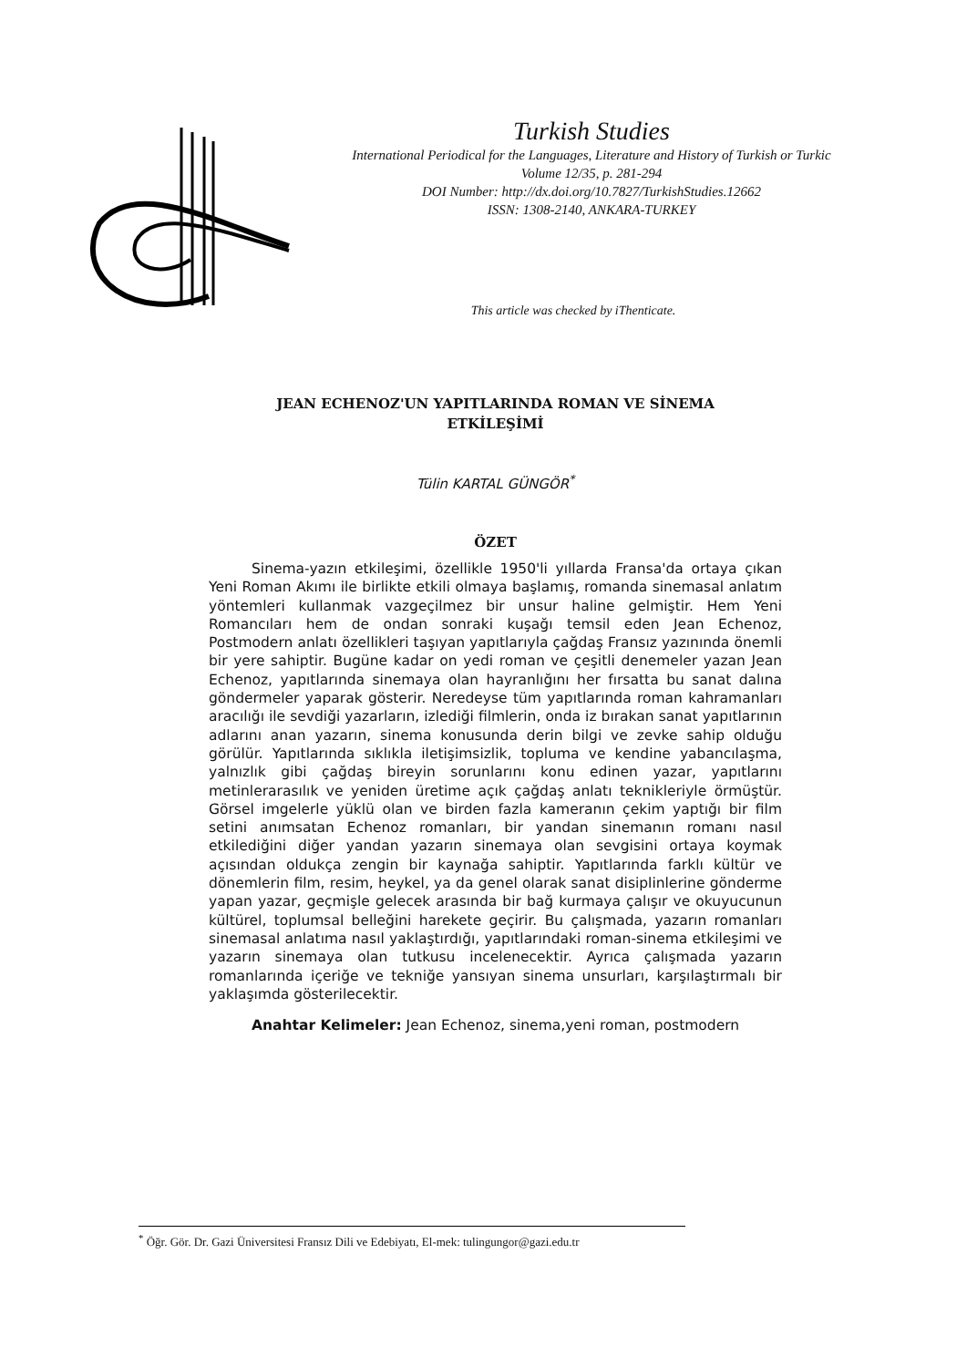Turkish Studies
International Periodical for the Languages, Literature and History of Turkish or Turkic
Volume 12/35, p. 281-294
DOI Number: http://dx.doi.org/10.7827/TurkishStudies.12662
ISSN: 1308-2140, ANKARA-TURKEY
This article was checked by iThenticate.
JEAN ECHENOZ'UN YAPITLARINDA ROMAN VE SİNEMA
ETKİLEŞİMİ
Tülin KARTAL GÜNGÖR<sup>*</sup>
ÖZET
Sinema-yazın etkileşimi, özellikle 1950'li yıllarda Fransa'da ortaya çıkan Yeni Roman Akımı ile birlikte etkili olmaya başlamış, romanda sinemasal anlatım yöntemleri kullanmak vazgeçilmez bir unsur haline gelmiştir. Hem Yeni Romancıları hem de ondan sonraki kuşağı temsil eden Jean Echenoz, Postmodern anlatı özellikleri taşıyan yapıtlarıyla çağdaş Fransız yazınında önemli bir yere sahiptir. Bugüne kadar on yedi roman ve çeşitli denemeler yazan Jean Echenoz, yapıtlarında sinemaya olan hayranlığını her fırsatta bu sanat dalına göndermeler yaparak gösterir. Neredeyse tüm yapıtlarında roman kahramanları aracılığı ile sevdiği yazarların, izlediği filmlerin, onda iz bırakan sanat yapıtlarının adlarını anan yazarın, sinema konusunda derin bilgi ve zevke sahip olduğu görülür. Yapıtlarında sıklıkla iletişimsizlik, topluma ve kendine yabancılaşma, yalnızlık gibi çağdaş bireyin sorunlarını konu edinen yazar, yapıtlarını metinlerarasılık ve yeniden üretime açık çağdaş anlatı teknikleriyle örmüştür. Görsel imgelerle yüklü olan ve birden fazla kameranın çekim yaptığı bir film setini anımsatan Echenoz romanları, bir yandan sinemanın romanı nasıl etkilediğini diğer yandan yazarın sinemaya olan sevgisini ortaya koymak açısından oldukça zengin bir kaynağa sahiptir. Yapıtlarında farklı kültür ve dönemlerin film, resim, heykel, ya da genel olarak sanat disiplinlerine gönderme yapan yazar, geçmişle gelecek arasında bir bağ kurmaya çalışır ve okuyucunun kültürel, toplumsal belleğini harekete geçirir. Bu çalışmada, yazarın romanları sinemasal anlatıma nasıl yaklaştırdığı, yapıtlarındaki roman-sinema etkileşimi ve yazarın sinemaya olan tutkusu incelenecektir. Ayrıca çalışmada yazarın romanlarında içeriğe ve tekniğe yansıyan sinema unsurları, karşılaştırmalı bir yaklaşımda gösterilecektir.
Anahtar Kelimeler: Jean Echenoz, sinema,yeni roman, postmodern
<sup>*</sup> Öğr. Gör. Dr. Gazi Üniversitesi Fransız Dili ve Edebiyatı, El-mek: tulingungor@gazi.edu.tr